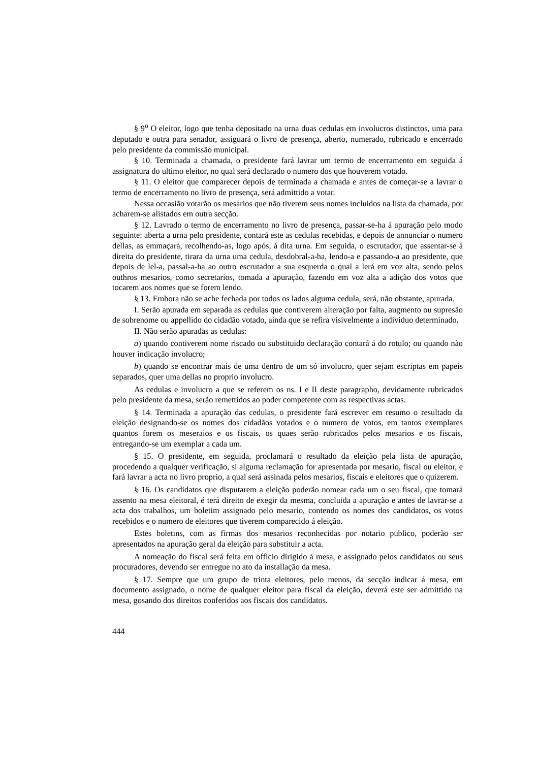§ 9<sup>o</sup> O eleitor, logo que tenha depositado na urna duas cedulas em involucros distinctos, uma para deputado e outra para senador, assiguará o livro de presença, aberto, numerado, rubricado e encerrado pelo presidente da commissão municipal.
§ 10. Terminada a chamada, o presidente fará lavrar um termo de encerramento em seguida á assignatura do ultimo eleitor, no qual será declarado o numero dos que houverem votado.
§ 11. O eleitor que comparecer depois de terminada a chamada e antes de começar-se a lavrar o termo de encerramento no livro de presença, será admittido a votar.
Nessa occasião votarão os mesarios que não tiverem seus nomes incluidos na lista da chamada, por acharem-se alistados em outra secção.
§ 12. Lavrado o termo de encerramento no livro de presença, passar-se-ha á apuração pelo modo seguinte: aberta a urna pelo presidente, contará este as cedulas recebidas, e depois de annunciar o numero dellas, as emmaçará, recolhendo-as, logo após, á dita urna. Em seguida, o escrutador, que assentar-se á direita do presidente, tirara da urna uma cedula, desdobral-a-ha, lendo-a e passando-a ao presidente, que depois de lel-a, passal-a-ha ao outro escrutador a sua esquerda o qual a lerá em voz alta, sendo pelos outhros mesarios, como secretarios, tomada a apuração, fazendo em voz alta a adição dos votos que tocarem aos nomes que se forem lendo.
§ 13. Embora não se ache fechada por todos os lados alguma cedula, será, não obstante, apurada.
I. Serão apurada em separada as cedulas que contiverem alteração por falta, augmento ou supresão de sobrenome ou appellido do cidadão votado, ainda que se refira visivelmente a individuo determinado.
II. Não serão apuradas as cedulas:
a) quando contiverem nome riscado ou substituido declaração contará á do rotulo; ou quando não houver indicação involucro;
b) quando se encontrar mais de uma dentro de um só involucro, quer sejam escriptas em papeis separados, quer uma dellas no proprio involucro.
As cedulas e involucro a que se referem os ns. I e II deste paragrapho, devidamente rubricados pelo presidente da mesa, serão remettidos ao poder competente com as respectivas actas.
§ 14. Terminada a apuração das cedulas, o presidente fará escrever em resumo o resultado da eleição designando-se os nomes dos cidadãos votados e o numero de votos, em tantos exemplares quantos forem os meseraios e os fiscais, os quaes serão rubricados pelos mesarios e os fiscais, entregando-se um exemplar a cada um.
§ 15. O presidente, em seguida, proclamará o resultado da eleição pela lista de apuração, procedendo a qualquer verificação, si alguma reclamação for apresentada por mesario, fiscal ou eleitor, e fará lavrar a acta no livro proprio, a qual será assinada pelos mesarios, fiscais e eleitores que o quizerem.
§ 16. Os candidatos que disputarem a eleição poderão nomear cada um o seu fiscal, que tomará assento na mesa eleitoral, é terá direito de exegir da mesma, concluida a apuração e antes de lavrar-se a acta dos trabalhos, um boletim assignado pelo mesario, contendo os nomes dos candidatos, os votos recebidos e o numero de eleitores que tiverem comparecido á eleição.
Estes boletins, com as firmas dos mesarios reconhecidas por notario publico, poderão ser apresentados na apuração geral da eleição para substituir a acta.
A nomeação do fiscal será feita em officio dirigido á mesa, e assignado pelos candidatos ou seus procuradores, devendo ser entregue no ato da installação da mesa.
§ 17. Sempre que um grupo de trinta eleitores, pelo menos, da secção indicar á mesa, em documento assignado, o nome de qualquer eleitor para fiscal da eleição, deverá este ser admittido na mesa, gosando dos direitos conferidos aos fiscais dos candidatos.
444